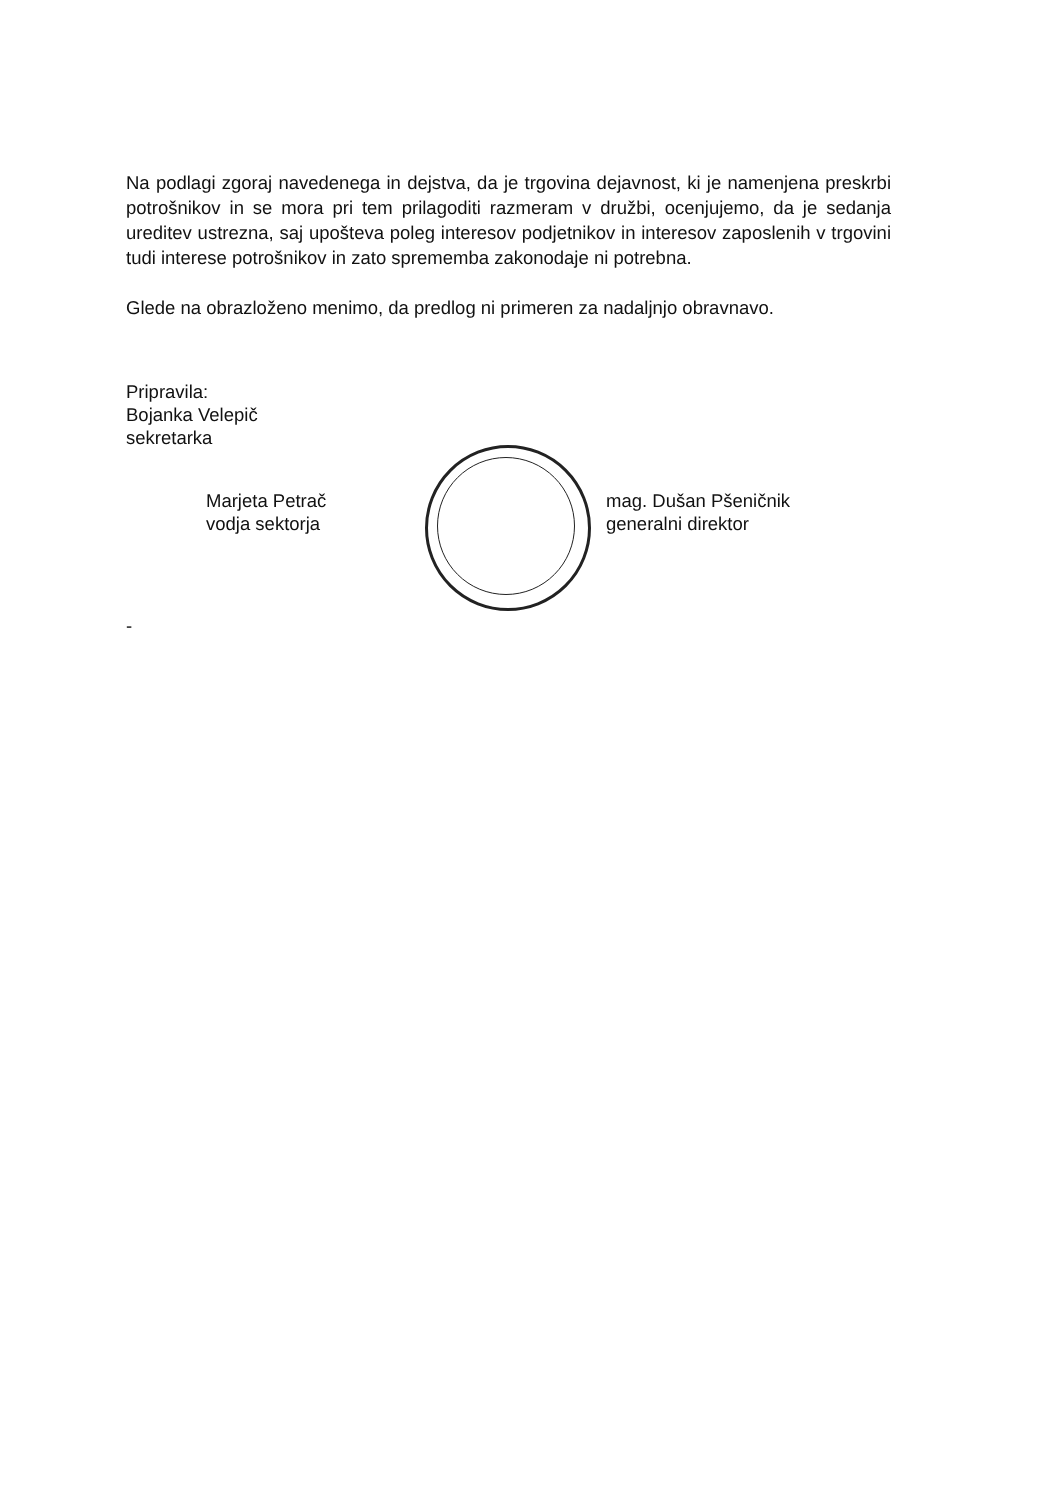Na podlagi zgoraj navedenega in dejstva, da je trgovina dejavnost, ki je namenjena preskrbi potrošnikov in se mora pri tem prilagoditi razmeram v družbi, ocenjujemo, da je sedanja ureditev ustrezna, saj upošteva poleg interesov podjetnikov in interesov zaposlenih v trgovini tudi interese potrošnikov in zato sprememba zakonodaje ni potrebna.
Glede na obrazloženo menimo, da predlog ni primeren za nadaljnjo obravnavo.
Pripravila:
Bojanka Velepič
sekretarka
Marjeta Petrač
vodja sektorja
mag. Dušan Pšeničnik
generalni direktor
-